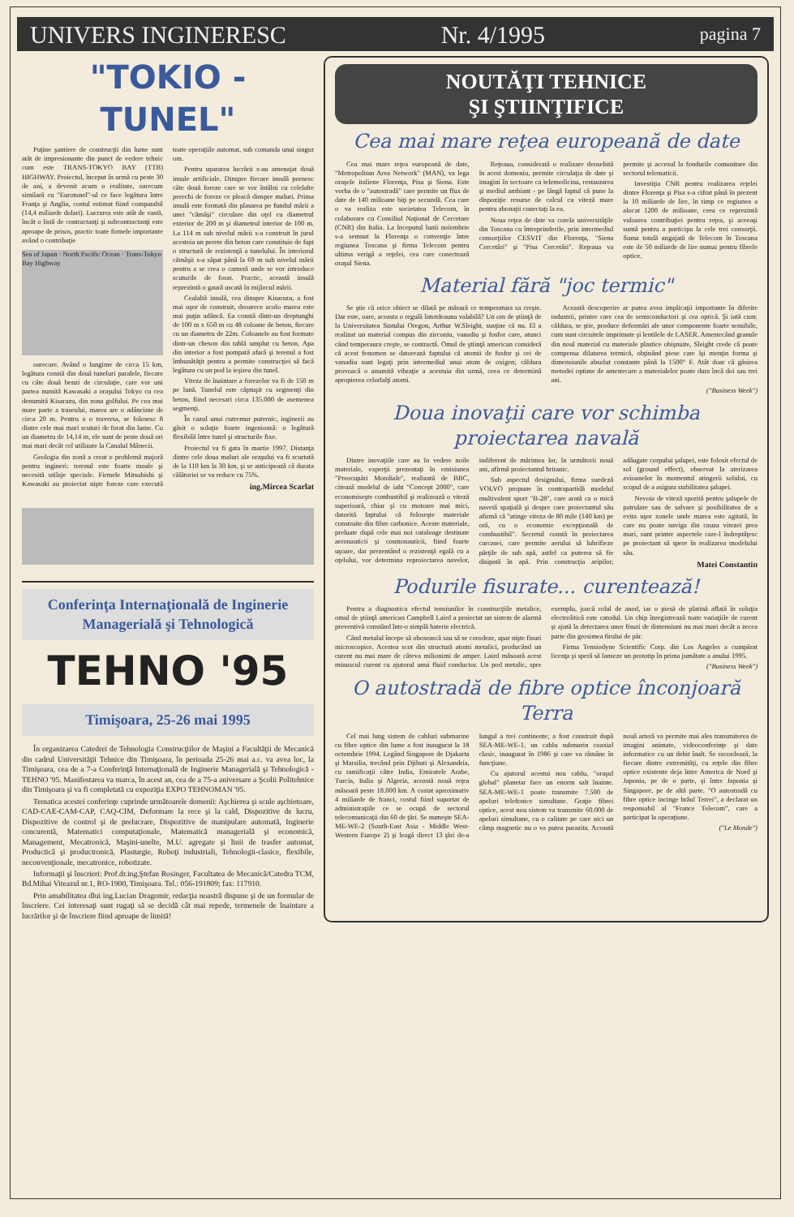UNIVERS INGINERESC Nr. 4/1995 pagina 7
"TOKIO - TUNEL"
Puţine şantiere de construcţii din lume sunt atât de impresionante din punct de vedere tehnic cum este TRANS-TOKYO BAY (TTB) HIGHWAY. Proiectul, început în urmă cu peste 30 de ani, a devenit acum o realitate, oarecum similară cu "Eurotunel"-ul ce face legătura între Franţa şi Anglia, costul estimat fiind comparabil (14,4 miliarde dolari). Lucrarea este atât de vastă, încât o listă de contractanţi şi subcontractanţi este aproape de prisos, practic toate firmele importante având o contribuţie
Sea of Japan · North Pacific Ocean · Trans-Tokyo Bay Highway
oarecare. Având o lungime de circa 15 km, legătura constă din două tuneluri paralele, fiecare cu câte două benzi de circulaţie, care vor uni partea numită Kawasaki a oraşului Tokyo cu cea denumită Kisarazu, din zona golfului. Pe cea mai mare parte a traseului, marea are o adâncime de circa 20 m. Pentru a o traversa, se folosesc 8 dintre cele mai mari scuturi de forat din lume. Cu un diametru de 14,14 m, ele sunt de peste două ori mai mari decât cel utilizate la Canalul Mânecii.
Geologia din zonă a creat o problemă majoră pentru ingineri: terenul este foarte moale şi necesită utilaje speciale. Firmele Mitsubishi şi Kawasaki au proiectat nişte foreze care execută toate operaţiile automat, sub comanda unui singur om.
Pentru uşurarea lucrării s-au amenajat două insule artificiale. Dinspre fiecare insulă pornesc câte două foreze care se vor întâlni cu celelalte perechi de foreze ce pleacă dinspre maluri. Prima insulă este formată din plasarea pe fundul mării a unei "cămăşi" circulare din oţel cu diametrul exterior de 200 m şi diametrul interior de 100 m. La 114 m sub nivelul mării s-a construit în jurul acesteia un perete din beton care constituie de fapt o structură de rezistenţă a tunelului. În interiorul cămăşii s-a săpat până la 69 m sub nivelul mării pentru a se crea o cameră unde se vor introduce scuturile de forat. Practic, această insulă reprezintă o gaură uscată în mijlocul mării.
Cealaltă insulă, cea dinspre Kisarazu, a fost mai uşor de construit, deoarece acolo marea este mai puţin adâncă. Ea constă dintr-un dreptunghi de 100 m x 650 m cu 48 coloane de beton, fiecare cu un diametru de 22m. Coloanele au fost formate dintr-un cheson din tablă umplut cu beton. Apa din interior a fost pompată afară şi terenul a fost îmbunătăţit pentru a permite construcţiei să facă legătura cu un pod la ieşirea din tunel.
Viteza de înaintare a forezelor va fi de 150 m pe lună. Tunelul este căptuşit cu segmenţi din beton, fiind necesari circa 135.000 de asemenea segmenţi.
În cazul unui cutremur puternic, inginerii au găsit o soluţie foarte ingenioasă: o legătură flexibilă între tunel şi structurile fixe.
Proiectul va fi gata în martie 1997. Distanţa dintre cele doua maluri ale oraşului va fi scurtată de la 110 km la 30 km, şi se anticipează că durata călătoriei se va reduce cu 75%.
ing.Mircea Scarlat
Conferinţa Internaţională de Inginerie Managerială şi Tehnologică
TEHNO '95
Timişoara, 25-26 mai 1995
În organizarea Catedrei de Tehnologia Construcţiilor de Maşini a Facultăţii de Mecanică din cadrul Universităţii Tehnice din Timişoara, în perioada 25-26 mai a.c. va avea loc, la Timişoara, cea de a 7-a Conferinţă Internaţională de Inginerie Managerială şi Tehnologică - TEHNO '95. Manifestarea va marca, în acest an, cea de a 75-a aniversare a Şcolii Politehnice din Timişoara şi va fi completată cu expoziţia EXPO TEHNOMAN '95.
Tematica acestei conferinţe cuprinde următoarele domenii: Aşchierea şi scule aşchietoare, CAD-CAE-CAM-CAP, CAQ-CIM, Deformare la rece şi la cald, Dispozitive de lucru, Dispozitive de control şi de prelucrare, Dispozitive de manipulare automată, Inginerie concurentă, Matematici computaţionale, Matematică managerială şi economică, Management, Mecatronică, Maşini-unelte, M.U. agregate şi linii de trasfer automat, Producticǎ şi productronică, Plasturgie, Roboţi industriali, Tehnologii-clasice, flexibile, neconvenţionale, mecatronice, robotizate.
Informaţii şi înscrieri: Prof.dr.ing.Ştefan Rosinger, Facultatea de Mecanică/Catedra TCM, Bd.Mihai Viteazul nr.1, RO-1900, Timişoara. Tel.: 056-191809; fax: 117910.
Prin amabilitatea dlui ing.Lucian Dragomir, redacţia noastră dispune şi de un formular de înscriere. Cei interesaţi sunt rugaţi să se decidă cât mai repede, termenele de înaintare a lucrărilor şi de înscriere fiind aproape de limită!
NOUTĂŢI TEHNICE
ŞI ŞTIINŢIFICE
Cea mai mare reţea europeană de date
Cea mai mare reţea europeană de date, "Metropolitan Area Network" (MAN), va lega oraşele italiene Florenţa, Pisa şi Siena. Este vorba de o "autostradă" care permite un flux de date de 140 milioane biţi pe secundă. Cea care o va realiza este societatea Telecom, în colaborare cu Consiliul Naţional de Cercetare (CNR) din Italia. La începutul lunii noiembrie s-a semnat la Florenţa o convenţie între regiunea Toscana şi firma Telecom pentru ultima verigă a reţelei, cea care conectează oraşul Siena.
Reţeaua, considerată o realizare deosebită în acest domeniu, permite circulaţia de date şi imagini în sectoare ca telemedicina, restaurarea şi mediul ambiant - pe lângă faptul că pune la dispoziţie resurse de calcul cu viteză mare pentru abonaţii conectaţi la ea.
Noua reţea de date va corela universităţile din Toscana cu întreprinderile, prin intermediul consorţiilor CESVIT din Florenţa, "Siena Cercetări" şi "Pisa Cercetări". Reţeaua va permite şi accesul la fondurile comunitare din sectorul telematicii.
Investiţia CNR pentru realizarea reţelei dintre Florenţa şi Pisa s-a cifrat până în prezent la 10 miliarde de lire, în timp ce regiunea a alocat 1200 de milioane, ceea ce reprezintă valoarea contribuţiei pentru reţea, şi aceeaşi sumă pentru a participa la cele trei consorţii. Suma totală angajată de Telecom în Toscana este de 50 miliarde de lire numai pentru fibrele optice.
Material fără "joc termic"
Se ştie că orice obiect se dilată pe măsură ce temperatura sa creşte. Dar este, oare, aceasta o regulă întotdeauna valabilă? Un om de ştiinţă de la Universitatea Statului Oregon, Arthur W.Sleight, susţine că nu. El a realizat un material compus din zirconiu, vanadiu şi fosfor care, atunci când temperaura creşte, se contractă. Omul de ştiinţă american consideră că acest fenomen se datorează faptului că atomii de fosfor şi cei de vanadiu sunt legaţi prin intermediul unui atom de oxigen; căldura provoacă o anumită vibraţie a acestuia din urmă, ceea ce determină apropierea celorlalţi atomi.
Această descoperire ar putea avea implicaţii importante în diferite industrii, printre care cea de semiconductori şi cea optică. Şi iată cum: căldura, se ştie, produce deformări ale unor componente foarte sensibile, cum sunt circuitele imprimate şi lentilele de LASER. Amestecând granule din noul material cu materiale plastice obişnuite, Sleight crede că poate compensa dilatarea termică, obţinând piese care îşi menţin forma şi dimensiunile absolut constante până la 1500° F. Atât doar că găsirea metodei optime de amestecare a materialelor poate dura încă doi sau trei ani.
("Business Week")
Doua inovaţii care vor schimba proiectarea navală
Dintre inovaţiile care au în vedere noile materiale, experţii prezentaţi în emisiunea "Preocupări Mondiale", realizată de BBC, citează modelul de iaht "Concept 2000", care economiseşte combustibil şi realizează o viteză superioară, chiar şi cu motoare mai mici, datorită faptului că foloseşte materiale construite din fibre carbonice. Aceste materiale, preluate după cele mai noi cataloage destinate aeronauticii şi cosmonauticii, fiind foarte uşoare, dar prezentând o rezistenţă egală cu a oţelului, vor determina reproiectarea navelor, indiferent de mărimea lor, în următorii nouă ani, afirmă proiectantul britanic.
Sub aspectul designului, firma suedeză VOLVO propune în contrapartidă modelul multivalent sport "B-28", care arată ca o mică navetă spaţială şi despre care proiectantul său afirmă că "atinge viteza de 80 mile (140 km) pe oră, cu o economie excepţională de combustibil". Secretul constă în proiectarea carcasei, care permite aerului să lubrifieze părţile de sub apă, astfel ca puterea să fie disipată în apă. Prin construcţia aripilor, adăugate corpului şalupei, este folosit efectul de sol (ground effect), observat la aterizarea avioanelor în momentul atingerii solului, cu scopul de a asigura stabilitatea şalupei.
Nevoia de viteză sporită pentru şalupele de patrulare sau de salvare şi posibilitatea de a evita uşor zonele unde marea este agitată, în care nu poate naviga din cauza vitezei prea mari, sunt printre aspectele care-l îndreptăţesc pe proiectant să spere în realizarea modelului său.
Matei Constantin
Podurile fisurate... curentează!
Pentru a diagnostica efectul tensiunilor în construcţiile metalice, omul de ştiinţă american Campbell Laird a proiectat un sistem de alarmă preventivă constând într-o simplă baterie electrică.
Când metalul începe să obosească sau să se corodeze, apar nişte fisuri microscopice. Acestea scot din structură atomi metalici, producând un curent nu mai mare de câteva milionimi de amper. Laird măsoară acest minuscul curent cu ajutorul unui fluid conductor. Un pod metalic, spre exemplu, joacă rolul de anod, iar o piesă de platină aflată în soluţia electrolitică este catodul. Un chip înregistrează toate variaţiile de curent şi ajută la detectarea unor fisuri de dimensiuni nu mai mari decât a zecea parte din grosimea firului de păr.
Firma Tensiodyne Scientific Corp. din Los Angeles a cumpărat licenţa şi speră să lanseze un prototip în prima jumătate a anului 1995.
("Business Week")
O autostradă de fibre optice înconjoară Terra
Cel mai lung sistem de cabluri submarine cu fibre optice din lume a fost inaugurat la 18 octombrie 1994. Legând Singapore de Djakarta şi Marsilia, trecând prin Djibuti şi Alexandria, cu ramificaţii către India, Emiratele Arabe, Turcia, Italia şi Algeria, această nouă reţea măsoară peste 18.000 km. A costat aproximativ 4 miliarde de franci, costul fiind suportat de administraţiile ce se ocupă de sectorul telecomunicaţii din 60 de ţări. Se numeşte SEA-ME-WE-2 (South-East Asia - Middle West-Western Europe 2) şi leagă direct 13 ţări de-a lungul a trei continente; a fost construit după SEA-ME-WE-1, un cablu submarin coaxial clasic, inaugurat în 1986 şi care va rămâne în funcţiune.
Cu ajutorul acestui nou cablu, "oraşul global" planetar face un enorm salt înainte. SEA-ME-WE-1 poate transmite 7.500 de apeluri telefonice simultane. Graţie fibrei optice, acest nou sistem va transmite 60.000 de apeluri simultane, cu o calitate pe care nici un câmp magnetic nu o va putea parazita. Această nouă arteră va permite mai ales transmiterea de imagini animate, videoconferinţe şi date informatice cu un debit înalt. Se racordează, la fiecare dintre extremităţi, cu reţele din fibre optice existente deja între America de Nord şi Japonia, pe de o parte, şi între Japonia şi Singapore, pe de altă parte. "O autostradă cu fibre optice incinge brâul Terrei", a declarat un responsabil al "France Telecom", care a participat la operaţiune.
("Le Monde")